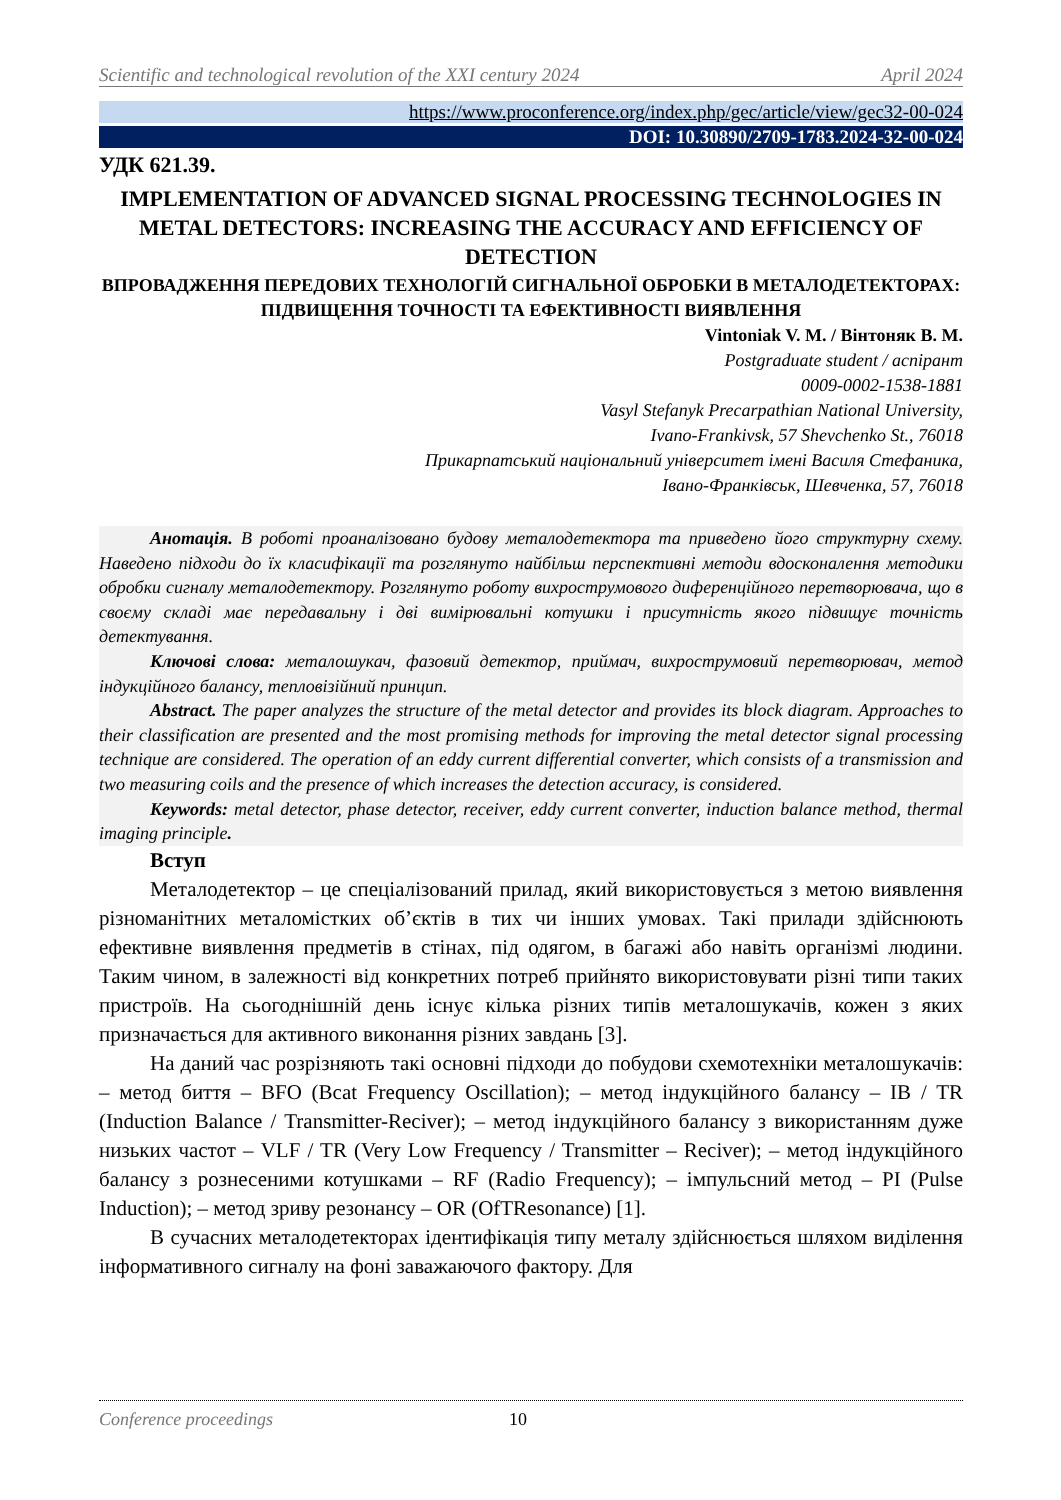Scientific and technological revolution of the XXI century 2024 April 2024
https://www.proconference.org/index.php/gec/article/view/gec32-00-024
DOI: 10.30890/2709-1783.2024-32-00-024
УДК 621.39.
IMPLEMENTATION OF ADVANCED SIGNAL PROCESSING TECHNOLOGIES IN METAL DETECTORS: INCREASING THE ACCURACY AND EFFICIENCY OF DETECTION
ВПРОВАДЖЕННЯ ПЕРЕДОВИХ ТЕХНОЛОГІЙ СИГНАЛЬНОЇ ОБРОБКИ В МЕТАЛОДЕТЕКТОРАХ: ПІДВИЩЕННЯ ТОЧНОСТІ ТА ЕФЕКТИВНОСТІ ВИЯВЛЕННЯ
Vintoniak V. M. / Вінтоняк В. М.
Postgraduate student / аспірант
0009-0002-1538-1881
Vasyl Stefanyk Precarpathian National University,
Ivano-Frankivsk, 57 Shevchenko St., 76018
Прикарпатський національний університет імені Василя Стефаника,
Івано-Франківськ, Шевченка, 57, 76018
Анотація. В роботі проаналізовано будову металодетектора та приведено його структурну схему. Наведено підходи до їх класифікації та розглянуто найбільш перспективні методи вдосконалення методики обробки сигналу металодетектору. Розглянуто роботу вихрострумового диференційного перетворювача, що в своєму складі має передавальну і дві вимірювальні котушки і присутність якого підвищує точність детектування.
Ключові слова: металошукач, фазовий детектор, приймач, вихрострумовий перетворювач, метод індукційного балансу, тепловізійний принцип.
Abstract. The paper analyzes the structure of the metal detector and provides its block diagram. Approaches to their classification are presented and the most promising methods for improving the metal detector signal processing technique are considered. The operation of an eddy current differential converter, which consists of a transmission and two measuring coils and the presence of which increases the detection accuracy, is considered.
Keywords: metal detector, phase detector, receiver, eddy current converter, induction balance method, thermal imaging principle.
Вступ
Металодетектор – це спеціалізований прилад, який використовується з метою виявлення різноманітних металомістких об’єктів в тих чи інших умовах. Такі прилади здійснюють ефективне виявлення предметів в стінах, під одягом, в багажі або навіть організмі людини. Таким чином, в залежності від конкретних потреб прийнято використовувати різні типи таких пристроїв. На сьогоднішній день існує кілька різних типів металошукачів, кожен з яких призначається для активного виконання різних завдань [3].
На даний час розрізняють такі основні підходи до побудови схемотехніки металошукачів: – метод биття – BFO (Bcat Frequency Oscillation); – метод індукційного балансу – IB / TR (Induction Balance / Transmitter-Reciver); – метод індукційного балансу з використанням дуже низьких частот – VLF / TR (Very Low Frequency / Transmitter – Reciver); – метод індукційного балансу з рознесеними котушками – RF (Radio Frequency); – імпульсний метод – PI (Pulse Induction); – метод зриву резонансу – OR (OfTResonance) [1].
В сучасних металодетекторах ідентифікація типу металу здійснюється шляхом виділення інформативного сигналу на фоні заважаючого фактору. Для
Conference proceedings 10